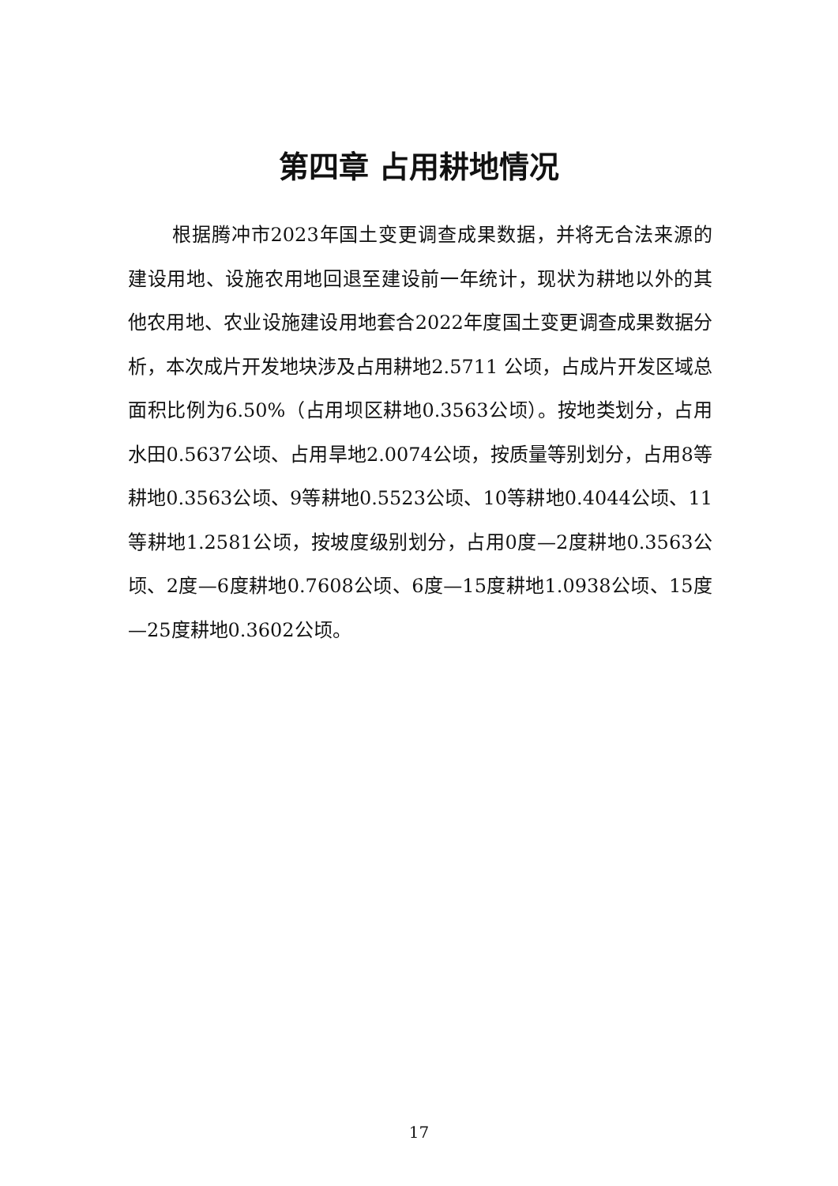第四章 占用耕地情况
根据腾冲市2023年国土变更调查成果数据，并将无合法来源的建设用地、设施农用地回退至建设前一年统计，现状为耕地以外的其他农用地、农业设施建设用地套合2022年度国土变更调查成果数据分析，本次成片开发地块涉及占用耕地2.5711 公顷，占成片开发区域总面积比例为6.50%（占用坝区耕地0.3563公顷）。按地类划分，占用水田0.5637公顷、占用旱地2.0074公顷，按质量等别划分，占用8等耕地0.3563公顷、9等耕地0.5523公顷、10等耕地0.4044公顷、11等耕地1.2581公顷，按坡度级别划分，占用0度—2度耕地0.3563公顷、2度—6度耕地0.7608公顷、6度—15度耕地1.0938公顷、15度—25度耕地0.3602公顷。
17